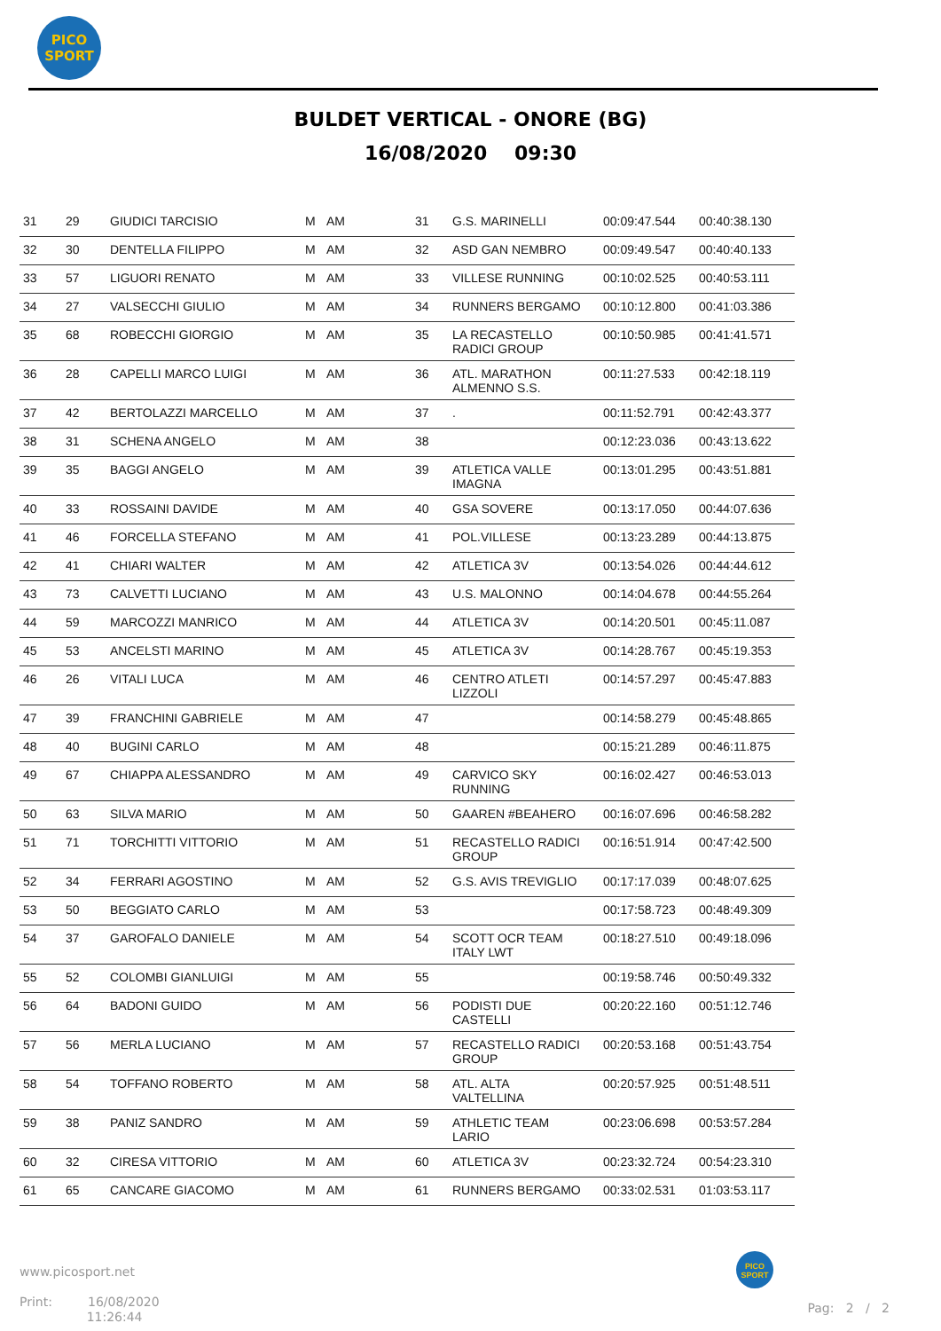PICO
SPORT
BULDET VERTICAL - ONORE (BG)
16/08/2020 09:30
| 31 | 29 | GIUDICI TARCISIO | M | AM | 31 | G.S. MARINELLI | 00:09:47.544 | 00:40:38.130 |
| 32 | 30 | DENTELLA FILIPPO | M | AM | 32 | ASD GAN NEMBRO | 00:09:49.547 | 00:40:40.133 |
| 33 | 57 | LIGUORI RENATO | M | AM | 33 | VILLESE RUNNING | 00:10:02.525 | 00:40:53.111 |
| 34 | 27 | VALSECCHI GIULIO | M | AM | 34 | RUNNERS BERGAMO | 00:10:12.800 | 00:41:03.386 |
| 35 | 68 | ROBECCHI GIORGIO | M | AM | 35 | LA RECASTELLO RADICI GROUP | 00:10:50.985 | 00:41:41.571 |
| 36 | 28 | CAPELLI MARCO LUIGI | M | AM | 36 | ATL. MARATHON ALMENNO S.S. | 00:11:27.533 | 00:42:18.119 |
| 37 | 42 | BERTOLAZZI MARCELLO | M | AM | 37 | . | 00:11:52.791 | 00:42:43.377 |
| 38 | 31 | SCHENA ANGELO | M | AM | 38 | | 00:12:23.036 | 00:43:13.622 |
| 39 | 35 | BAGGI ANGELO | M | AM | 39 | ATLETICA VALLE IMAGNA | 00:13:01.295 | 00:43:51.881 |
| 40 | 33 | ROSSAINI DAVIDE | M | AM | 40 | GSA SOVERE | 00:13:17.050 | 00:44:07.636 |
| 41 | 46 | FORCELLA STEFANO | M | AM | 41 | POL.VILLESE | 00:13:23.289 | 00:44:13.875 |
| 42 | 41 | CHIARI WALTER | M | AM | 42 | ATLETICA 3V | 00:13:54.026 | 00:44:44.612 |
| 43 | 73 | CALVETTI LUCIANO | M | AM | 43 | U.S. MALONNO | 00:14:04.678 | 00:44:55.264 |
| 44 | 59 | MARCOZZI MANRICO | M | AM | 44 | ATLETICA 3V | 00:14:20.501 | 00:45:11.087 |
| 45 | 53 | ANCELSTI MARINO | M | AM | 45 | ATLETICA 3V | 00:14:28.767 | 00:45:19.353 |
| 46 | 26 | VITALI LUCA | M | AM | 46 | CENTRO ATLETI LIZZOLI | 00:14:57.297 | 00:45:47.883 |
| 47 | 39 | FRANCHINI GABRIELE | M | AM | 47 | | 00:14:58.279 | 00:45:48.865 |
| 48 | 40 | BUGINI CARLO | M | AM | 48 | | 00:15:21.289 | 00:46:11.875 |
| 49 | 67 | CHIAPPA ALESSANDRO | M | AM | 49 | CARVICO SKY RUNNING | 00:16:02.427 | 00:46:53.013 |
| 50 | 63 | SILVA MARIO | M | AM | 50 | GAAREN #BEAHERO | 00:16:07.696 | 00:46:58.282 |
| 51 | 71 | TORCHITTI VITTORIO | M | AM | 51 | RECASTELLO RADICI GROUP | 00:16:51.914 | 00:47:42.500 |
| 52 | 34 | FERRARI AGOSTINO | M | AM | 52 | G.S. AVIS TREVIGLIO | 00:17:17.039 | 00:48:07.625 |
| 53 | 50 | BEGGIATO CARLO | M | AM | 53 | | 00:17:58.723 | 00:48:49.309 |
| 54 | 37 | GAROFALO DANIELE | M | AM | 54 | SCOTT OCR TEAM ITALY LWT | 00:18:27.510 | 00:49:18.096 |
| 55 | 52 | COLOMBI GIANLUIGI | M | AM | 55 | | 00:19:58.746 | 00:50:49.332 |
| 56 | 64 | BADONI GUIDO | M | AM | 56 | PODISTI DUE CASTELLI | 00:20:22.160 | 00:51:12.746 |
| 57 | 56 | MERLA LUCIANO | M | AM | 57 | RECASTELLO RADICI GROUP | 00:20:53.168 | 00:51:43.754 |
| 58 | 54 | TOFFANO ROBERTO | M | AM | 58 | ATL. ALTA VALTELLINA | 00:20:57.925 | 00:51:48.511 |
| 59 | 38 | PANIZ SANDRO | M | AM | 59 | ATHLETIC TEAM LARIO | 00:23:06.698 | 00:53:57.284 |
| 60 | 32 | CIRESA VITTORIO | M | AM | 60 | ATLETICA 3V | 00:23:32.724 | 00:54:23.310 |
| 61 | 65 | CANCARE GIACOMO | M | AM | 61 | RUNNERS BERGAMO | 00:33:02.531 | 01:03:53.117 |
www.picosport.net
Print: 16/08/2020
11:26:44
PICO
SPORT
Pag: 2 / 2